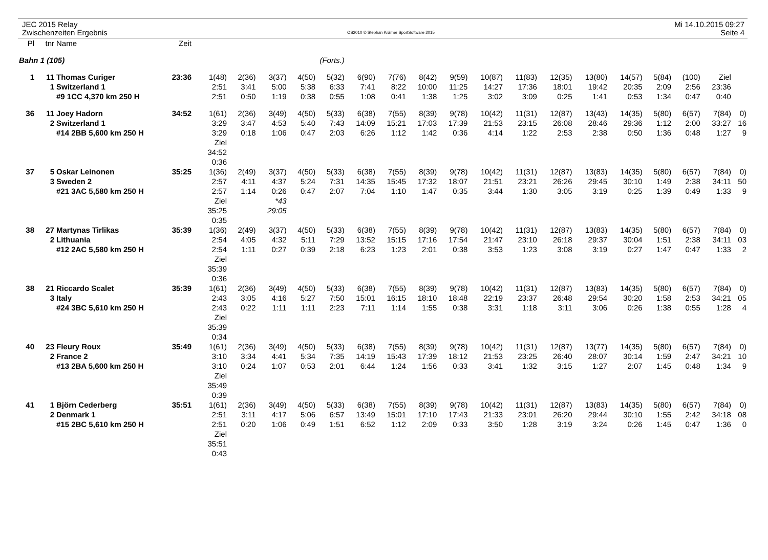JEC 2015 Relay
Zwischenzeiten Ergebnis
OS2010 © Stephan Krämer SportSoftware 2015
Mi 14.10.2015 09:27
Seite 4
| Pl | tnr | Name | Zeit | | | | | | | | | | | | | | | | | | |
| --- | --- | --- | --- | --- | --- | --- | --- | --- | --- | --- | --- | --- | --- | --- | --- | --- | --- | --- | --- | --- | --- |
| Bahn 1 (105) | | | | | | | (Forts.) | | | | | | | | | | | | | | |
| 1 | 11 | Thomas Curiger | 23:36 | 1(48) | 2(36) | 3(37) | 4(50) | 5(32) | 6(90) | 7(76) | 8(42) | 9(59) | 10(87) | 11(83) | 12(35) | 13(80) | 14(57) | 5(84) | (100) | Ziel | |
| | 1 | Switzerland 1 | | 2:51 | 3:41 | 5:00 | 5:38 | 6:33 | 7:41 | 8:22 | 10:00 | 11:25 | 14:27 | 17:36 | 18:01 | 19:42 | 20:35 | 2:09 | 2:56 | 23:36 | |
| | | #9 1CC 4,370 km 250 H | | 2:51 | 0:50 | 1:19 | 0:38 | 0:55 | 1:08 | 0:41 | 1:38 | 1:25 | 3:02 | 3:09 | 0:25 | 1:41 | 0:53 | 1:34 | 0:47 | 0:40 | |
| 36 | 11 | Joey Hadorn | 34:52 | 1(61) | 2(36) | 3(49) | 4(50) | 5(33) | 6(38) | 7(55) | 8(39) | 9(78) | 10(42) | 11(31) | 12(87) | 13(43) | 14(35) | 5(80) | 6(57) | 7(84) | 0) |
| | 2 | Switzerland 1 | | 3:29 | 3:47 | 4:53 | 5:40 | 7:43 | 14:09 | 15:21 | 17:03 | 17:39 | 21:53 | 23:15 | 26:08 | 28:46 | 29:36 | 1:12 | 2:00 | 33:27 | 16 |
| | | #14 2BB 5,600 km 250 H | | 3:29 | 0:18 | 1:06 | 0:47 | 2:03 | 6:26 | 1:12 | 1:42 | 0:36 | 4:14 | 1:22 | 2:53 | 2:38 | 0:50 | 1:36 | 0:48 | 1:27 | 9 |
| | | | | Ziel | | | | | | | | | | | | | | | | | |
| | | | | 34:52 | | | | | | | | | | | | | | | | | |
| | | | | 0:36 | | | | | | | | | | | | | | | | | |
| 37 | 5 | Oskar Leinonen | 35:25 | 1(36) | 2(49) | 3(37) | 4(50) | 5(33) | 6(38) | 7(55) | 8(39) | 9(78) | 10(42) | 11(31) | 12(87) | 13(83) | 14(35) | 5(80) | 6(57) | 7(84) | 0) |
| | 3 | Sweden 2 | | 2:57 | 4:11 | 4:37 | 5:24 | 7:31 | 14:35 | 15:45 | 17:32 | 18:07 | 21:51 | 23:21 | 26:26 | 29:45 | 30:10 | 1:49 | 2:38 | 34:11 | 50 |
| | | #21 3AC 5,580 km 250 H | | 2:57 | 1:14 | 0:26 | 0:47 | 2:07 | 7:04 | 1:10 | 1:47 | 0:35 | 3:44 | 1:30 | 3:05 | 3:19 | 0:25 | 1:39 | 0:49 | 1:33 | 9 |
| | | | | Ziel | | *43 | | | | | | | | | | | | | | | |
| | | | | 35:25 | | 29:05 | | | | | | | | | | | | | | | |
| | | | | 0:35 | | | | | | | | | | | | | | | | | |
| 38 | 27 | Martynas Tirlikas | 35:39 | 1(36) | 2(49) | 3(37) | 4(50) | 5(33) | 6(38) | 7(55) | 8(39) | 9(78) | 10(42) | 11(31) | 12(87) | 13(83) | 14(35) | 5(80) | 6(57) | 7(84) | 0) |
| | 2 | Lithuania | | 2:54 | 4:05 | 4:32 | 5:11 | 7:29 | 13:52 | 15:15 | 17:16 | 17:54 | 21:47 | 23:10 | 26:18 | 29:37 | 30:04 | 1:51 | 2:38 | 34:11 | 03 |
| | | #12 2AC 5,580 km 250 H | | 2:54 | 1:11 | 0:27 | 0:39 | 2:18 | 6:23 | 1:23 | 2:01 | 0:38 | 3:53 | 1:23 | 3:08 | 3:19 | 0:27 | 1:47 | 0:47 | 1:33 | 2 |
| | | | | Ziel | | | | | | | | | | | | | | | | | |
| | | | | 35:39 | | | | | | | | | | | | | | | | | |
| | | | | 0:36 | | | | | | | | | | | | | | | | | |
| 38 | 21 | Riccardo Scalet | 35:39 | 1(61) | 2(36) | 3(49) | 4(50) | 5(33) | 6(38) | 7(55) | 8(39) | 9(78) | 10(42) | 11(31) | 12(87) | 13(83) | 14(35) | 5(80) | 6(57) | 7(84) | 0) |
| | 3 | Italy | | 2:43 | 3:05 | 4:16 | 5:27 | 7:50 | 15:01 | 16:15 | 18:10 | 18:48 | 22:19 | 23:37 | 26:48 | 29:54 | 30:20 | 1:58 | 2:53 | 34:21 | 05 |
| | | #24 3BC 5,610 km 250 H | | 2:43 | 0:22 | 1:11 | 1:11 | 2:23 | 7:11 | 1:14 | 1:55 | 0:38 | 3:31 | 1:18 | 3:11 | 3:06 | 0:26 | 1:38 | 0:55 | 1:28 | 4 |
| | | | | Ziel | | | | | | | | | | | | | | | | | |
| | | | | 35:39 | | | | | | | | | | | | | | | | | |
| | | | | 0:34 | | | | | | | | | | | | | | | | | |
| 40 | 23 | Fleury Roux | 35:49 | 1(61) | 2(36) | 3(49) | 4(50) | 5(33) | 6(38) | 7(55) | 8(39) | 9(78) | 10(42) | 11(31) | 12(87) | 13(77) | 14(35) | 5(80) | 6(57) | 7(84) | 0) |
| | 2 | France 2 | | 3:10 | 3:34 | 4:41 | 5:34 | 7:35 | 14:19 | 15:43 | 17:39 | 18:12 | 21:53 | 23:25 | 26:40 | 28:07 | 30:14 | 1:59 | 2:47 | 34:21 | 10 |
| | | #13 2BA 5,600 km 250 H | | 3:10 | 0:24 | 1:07 | 0:53 | 2:01 | 6:44 | 1:24 | 1:56 | 0:33 | 3:41 | 1:32 | 3:15 | 1:27 | 2:07 | 1:45 | 0:48 | 1:34 | 9 |
| | | | | Ziel | | | | | | | | | | | | | | | | | |
| | | | | 35:49 | | | | | | | | | | | | | | | | | |
| | | | | 0:39 | | | | | | | | | | | | | | | | | |
| 41 | 1 | Björn Cederberg | 35:51 | 1(61) | 2(36) | 3(49) | 4(50) | 5(33) | 6(38) | 7(55) | 8(39) | 9(78) | 10(42) | 11(31) | 12(87) | 13(83) | 14(35) | 5(80) | 6(57) | 7(84) | 0) |
| | 2 | Denmark 1 | | 2:51 | 3:11 | 4:17 | 5:06 | 6:57 | 13:49 | 15:01 | 17:10 | 17:43 | 21:33 | 23:01 | 26:20 | 29:44 | 30:10 | 1:55 | 2:42 | 34:18 | 08 |
| | | #15 2BC 5,610 km 250 H | | 2:51 | 0:20 | 1:06 | 0:49 | 1:51 | 6:52 | 1:12 | 2:09 | 0:33 | 3:50 | 1:28 | 3:19 | 3:24 | 0:26 | 1:45 | 0:47 | 1:36 | 0 |
| | | | | Ziel | | | | | | | | | | | | | | | | | |
| | | | | 35:51 | | | | | | | | | | | | | | | | | |
| | | | | 0:43 | | | | | | | | | | | | | | | | | |